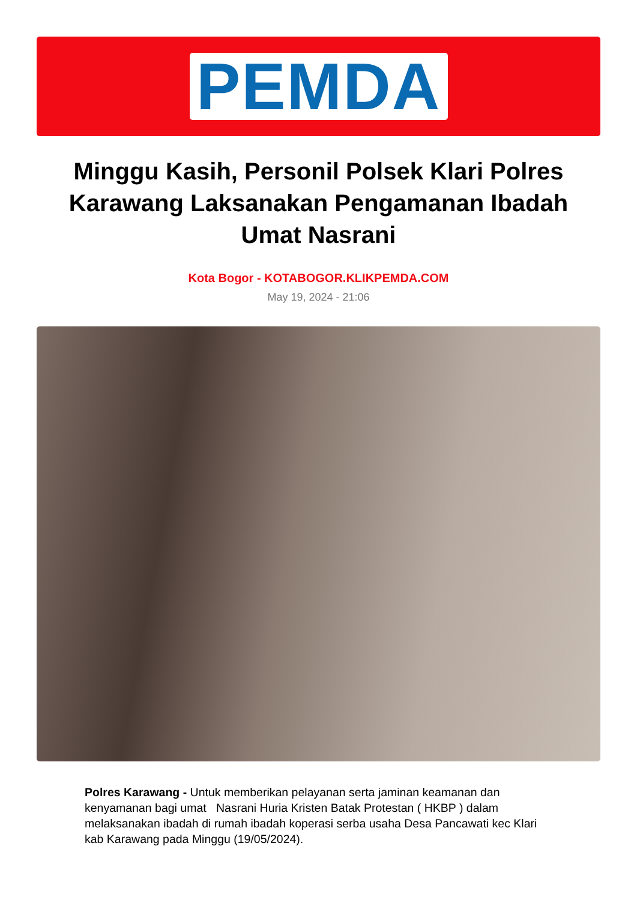PEMDA
Minggu Kasih, Personil Polsek Klari Polres Karawang Laksanakan Pengamanan Ibadah Umat Nasrani
Kota Bogor - KOTABOGOR.KLIKPEMDA.COM
May 19, 2024 - 21:06
Polres Karawang - Untuk memberikan pelayanan serta jaminan keamanan dan kenyamanan bagi umat Nasrani Huria Kristen Batak Protestan ( HKBP ) dalam melaksanakan ibadah di rumah ibadah koperasi serba usaha Desa Pancawati kec Klari kab Karawang pada Minggu (19/05/2024).